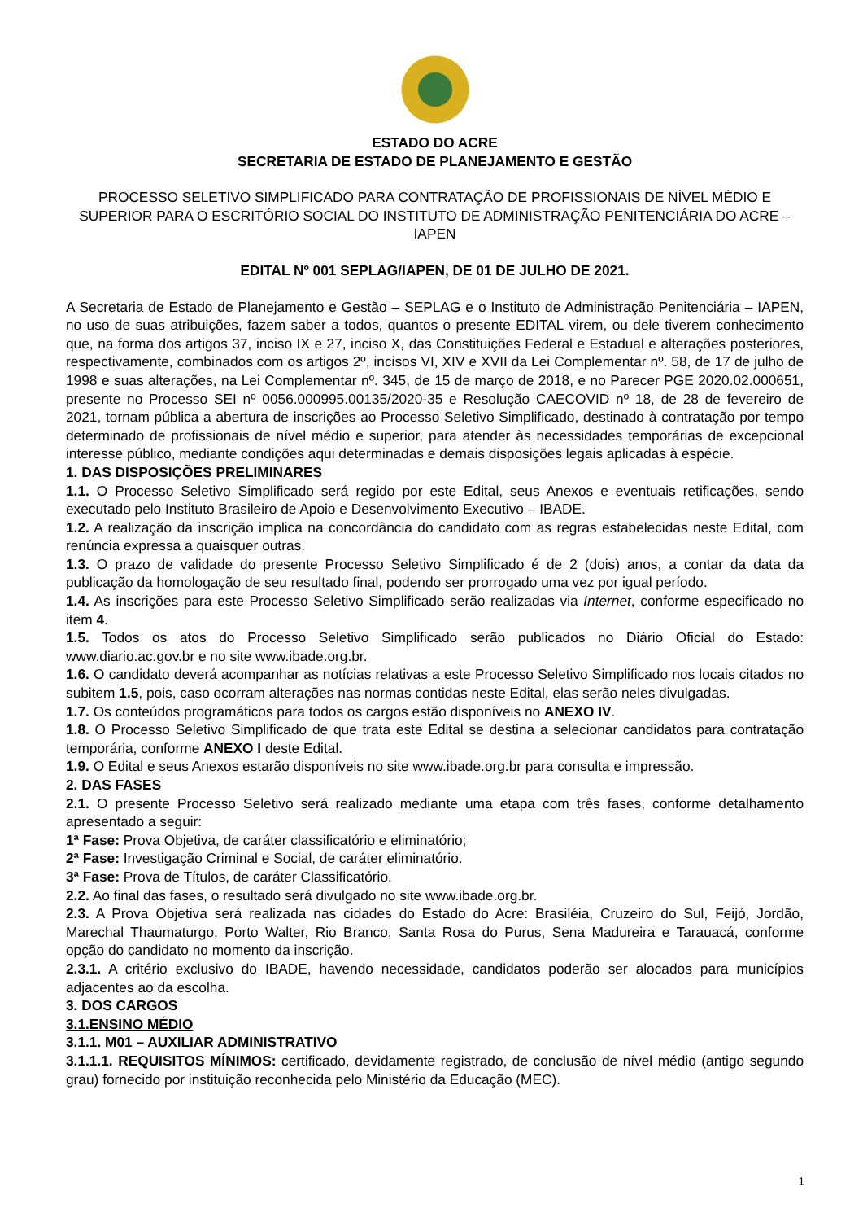ESTADO DO ACRE
SECRETARIA DE ESTADO DE PLANEJAMENTO E GESTÃO
PROCESSO SELETIVO SIMPLIFICADO PARA CONTRATAÇÃO DE PROFISSIONAIS DE NÍVEL MÉDIO E SUPERIOR PARA O ESCRITÓRIO SOCIAL DO INSTITUTO DE ADMINISTRAÇÃO PENITENCIÁRIA DO ACRE – IAPEN
EDITAL Nº 001 SEPLAG/IAPEN, DE 01 DE JULHO DE 2021.
A Secretaria de Estado de Planejamento e Gestão – SEPLAG e o Instituto de Administração Penitenciária – IAPEN, no uso de suas atribuições, fazem saber a todos, quantos o presente EDITAL virem, ou dele tiverem conhecimento que, na forma dos artigos 37, inciso IX e 27, inciso X, das Constituições Federal e Estadual e alterações posteriores, respectivamente, combinados com os artigos 2º, incisos VI, XIV e XVII da Lei Complementar nº. 58, de 17 de julho de 1998 e suas alterações, na Lei Complementar nº. 345, de 15 de março de 2018, e no Parecer PGE 2020.02.000651, presente no Processo SEI nº 0056.000995.00135/2020-35 e Resolução CAECOVID nº 18, de 28 de fevereiro de 2021, tornam pública a abertura de inscrições ao Processo Seletivo Simplificado, destinado à contratação por tempo determinado de profissionais de nível médio e superior, para atender às necessidades temporárias de excepcional interesse público, mediante condições aqui determinadas e demais disposições legais aplicadas à espécie.
1. DAS DISPOSIÇÕES PRELIMINARES
1.1. O Processo Seletivo Simplificado será regido por este Edital, seus Anexos e eventuais retificações, sendo executado pelo Instituto Brasileiro de Apoio e Desenvolvimento Executivo – IBADE.
1.2. A realização da inscrição implica na concordância do candidato com as regras estabelecidas neste Edital, com renúncia expressa a quaisquer outras.
1.3. O prazo de validade do presente Processo Seletivo Simplificado é de 2 (dois) anos, a contar da data da publicação da homologação de seu resultado final, podendo ser prorrogado uma vez por igual período.
1.4. As inscrições para este Processo Seletivo Simplificado serão realizadas via Internet, conforme especificado no item 4.
1.5. Todos os atos do Processo Seletivo Simplificado serão publicados no Diário Oficial do Estado: www.diario.ac.gov.br e no site www.ibade.org.br.
1.6. O candidato deverá acompanhar as notícias relativas a este Processo Seletivo Simplificado nos locais citados no subitem 1.5, pois, caso ocorram alterações nas normas contidas neste Edital, elas serão neles divulgadas.
1.7. Os conteúdos programáticos para todos os cargos estão disponíveis no ANEXO IV.
1.8. O Processo Seletivo Simplificado de que trata este Edital se destina a selecionar candidatos para contratação temporária, conforme ANEXO I deste Edital.
1.9. O Edital e seus Anexos estarão disponíveis no site www.ibade.org.br para consulta e impressão.
2. DAS FASES
2.1. O presente Processo Seletivo será realizado mediante uma etapa com três fases, conforme detalhamento apresentado a seguir:
1ª Fase: Prova Objetiva, de caráter classificatório e eliminatório;
2ª Fase: Investigação Criminal e Social, de caráter eliminatório.
3ª Fase: Prova de Títulos, de caráter Classificatório.
2.2. Ao final das fases, o resultado será divulgado no site www.ibade.org.br.
2.3. A Prova Objetiva será realizada nas cidades do Estado do Acre: Brasiléia, Cruzeiro do Sul, Feijó, Jordão, Marechal Thaumaturgo, Porto Walter, Rio Branco, Santa Rosa do Purus, Sena Madureira e Tarauacá, conforme opção do candidato no momento da inscrição.
2.3.1. A critério exclusivo do IBADE, havendo necessidade, candidatos poderão ser alocados para municípios adjacentes ao da escolha.
3. DOS CARGOS
3.1.ENSINO MÉDIO
3.1.1. M01 – AUXILIAR ADMINISTRATIVO
3.1.1.1. REQUISITOS MÍNIMOS: certificado, devidamente registrado, de conclusão de nível médio (antigo segundo grau) fornecido por instituição reconhecida pelo Ministério da Educação (MEC).
1